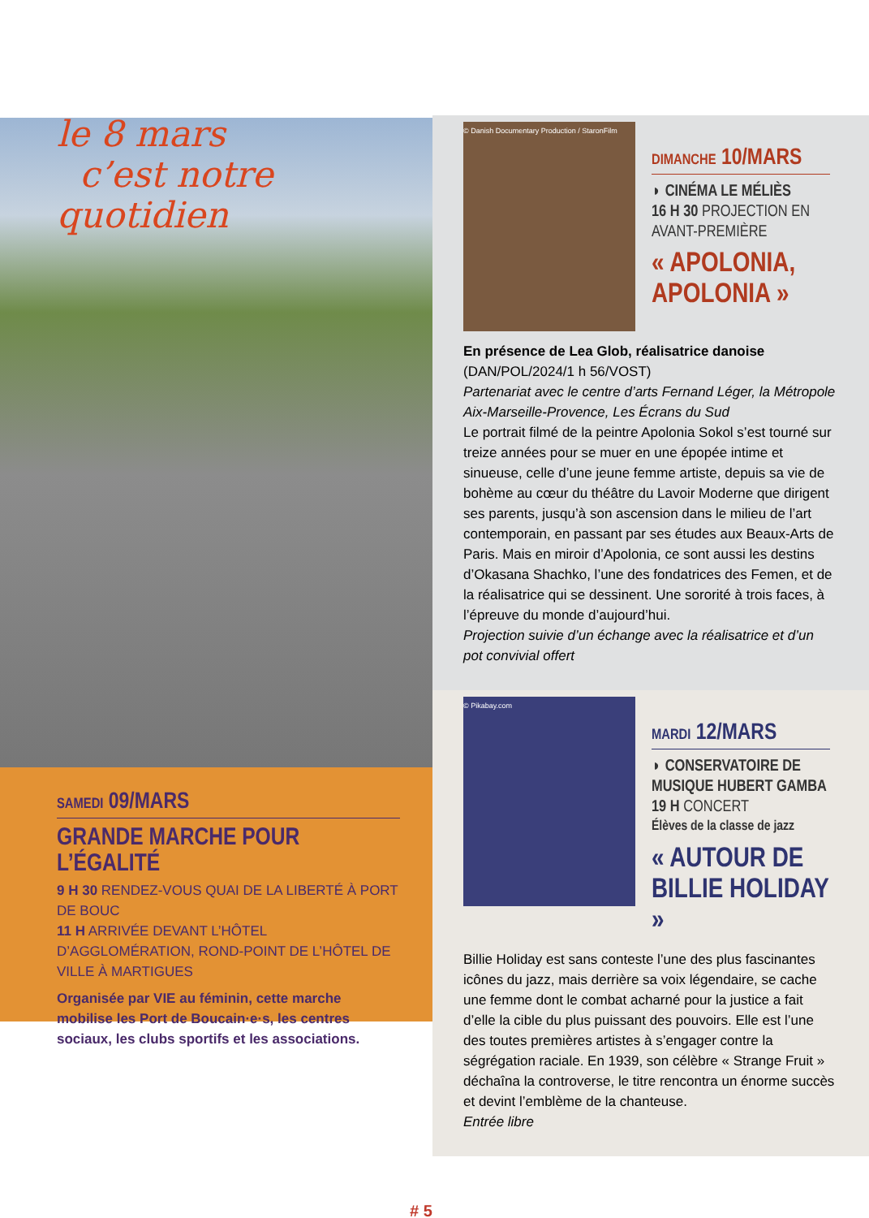le 8 mars
c’est notre quotidien
SAMEDI 09/MARS
GRANDE MARCHE POUR L’ÉGALITÉ
9 H 30 RENDEZ-VOUS QUAI DE LA LIBERTÉ À PORT DE BOUC
11 H ARRIVÉE DEVANT L’HÔTEL D’AGGLOMÉRATION, ROND-POINT DE L’HÔTEL DE VILLE À MARTIGUES
Organisée par VIE au féminin, cette marche mobilise les Port de Boucain·e·s, les centres sociaux, les clubs sportifs et les associations.
© Danish Documentary Production / StaronFilm
DIMANCHE 10/MARS
◗ CINÉMA LE MÉLIÈS
16 H 30 PROJECTION EN AVANT-PREMIÈRE
« APOLONIA, APOLONIA »
En présence de Lea Glob, réalisatrice danoise
(DAN/POL/2024/1 h 56/VOST)
Partenariat avec le centre d’arts Fernand Léger, la Métropole Aix-Marseille-Provence, Les Écrans du Sud
Le portrait filmé de la peintre Apolonia Sokol s’est tourné sur treize années pour se muer en une épopée intime et sinueuse, celle d’une jeune femme artiste, depuis sa vie de bohème au cœur du théâtre du Lavoir Moderne que dirigent ses parents, jusqu’à son ascension dans le milieu de l’art contemporain, en passant par ses études aux Beaux-Arts de Paris. Mais en miroir d’Apolonia, ce sont aussi les destins d’Okasana Shachko, l’une des fondatrices des Femen, et de la réalisatrice qui se dessinent. Une sororité à trois faces, à l’épreuve du monde d’aujourd’hui.
Projection suivie d’un échange avec la réalisatrice et d’un pot convivial offert
© Pikabay.com
MARDI 12/MARS
◗ CONSERVATOIRE DE MUSIQUE HUBERT GAMBA
19 H CONCERT
Élèves de la classe de jazz
« AUTOUR DE BILLIE HOLIDAY »
Billie Holiday est sans conteste l’une des plus fascinantes icônes du jazz, mais derrière sa voix légendaire, se cache une femme dont le combat acharné pour la justice a fait d’elle la cible du plus puissant des pouvoirs. Elle est l’une des toutes premières artistes à s’engager contre la ségrégation raciale. En 1939, son célèbre « Strange Fruit » déchaîna la controverse, le titre rencontra un énorme succès et devint l’emblème de la chanteuse.
Entrée libre
# 5